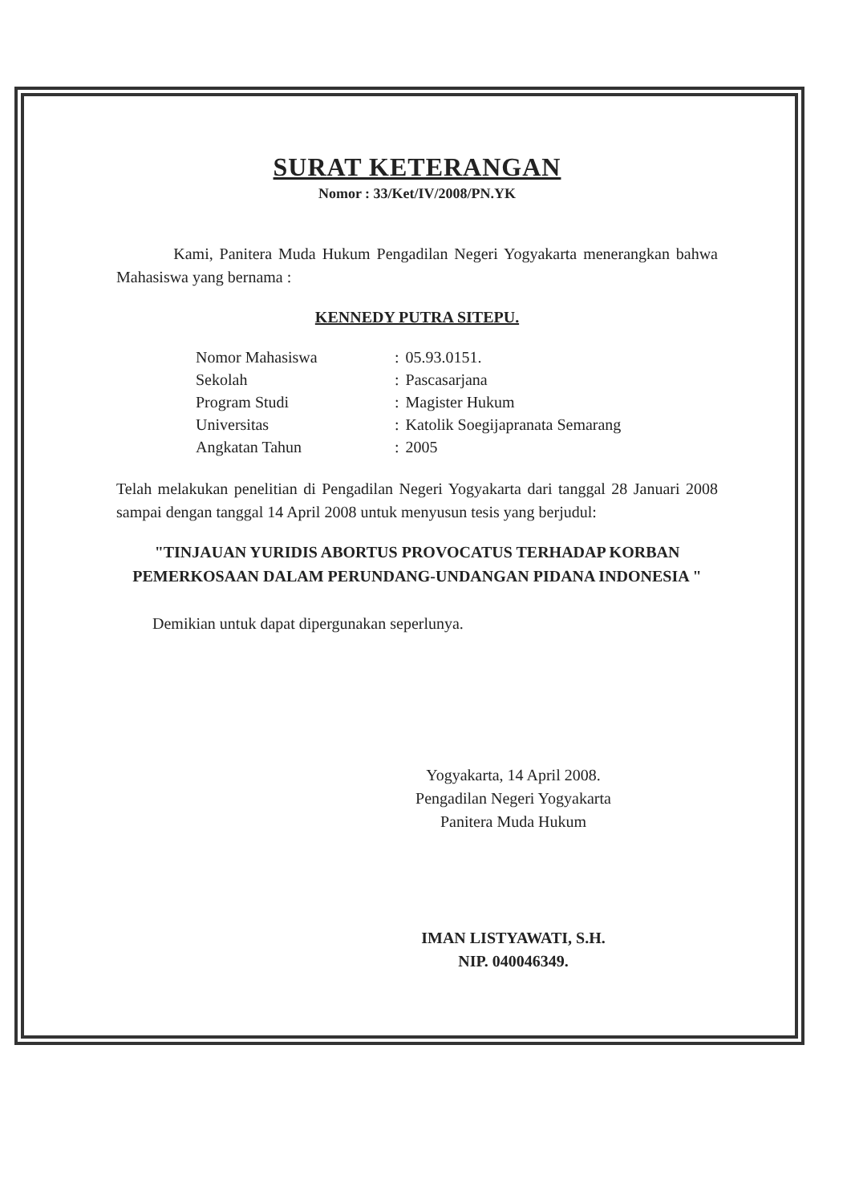SURAT KETERANGAN
Nomor : 33/Ket/IV/2008/PN.YK
Kami, Panitera Muda Hukum Pengadilan Negeri Yogyakarta menerangkan bahwa Mahasiswa yang bernama :
KENNEDY PUTRA SITEPU.
| Nomor Mahasiswa | : | 05.93.0151. |
| Sekolah | : | Pascasarjana |
| Program Studi | : | Magister Hukum |
| Universitas | : | Katolik Soegijapranata Semarang |
| Angkatan Tahun | : | 2005 |
Telah melakukan penelitian di Pengadilan Negeri Yogyakarta dari tanggal 28 Januari 2008 sampai dengan tanggal 14 April 2008 untuk menyusun tesis yang berjudul:
"TINJAUAN YURIDIS ABORTUS PROVOCATUS TERHADAP KORBAN PEMERKOSAAN DALAM PERUNDANG-UNDANGAN PIDANA INDONESIA "
Demikian untuk dapat dipergunakan seperlunya.
Yogyakarta, 14 April 2008.
Pengadilan Negeri Yogyakarta
Panitera Muda Hukum
IMAN LISTYAWATI, S.H.
NIP. 040046349.